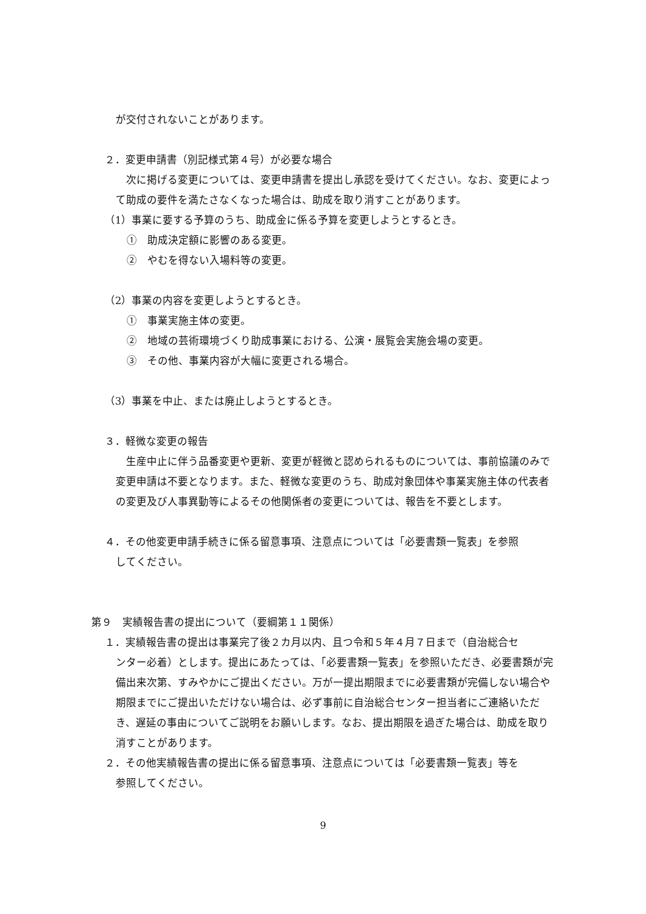が交付されないことがあります。
２．変更申請書（別記様式第４号）が必要な場合
次に掲げる変更については、変更申請書を提出し承認を受けてください。なお、変更によって助成の要件を満たさなくなった場合は、助成を取り消すことがあります。
（1）事業に要する予算のうち、助成金に係る予算を変更しようとするとき。
①　助成決定額に影響のある変更。
②　やむを得ない入場料等の変更。
（2）事業の内容を変更しようとするとき。
①　事業実施主体の変更。
②　地域の芸術環境づくり助成事業における、公演・展覧会実施会場の変更。
③　その他、事業内容が大幅に変更される場合。
（3）事業を中止、または廃止しようとするとき。
３．軽微な変更の報告
生産中止に伴う品番変更や更新、変更が軽微と認められるものについては、事前協議のみで変更申請は不要となります。また、軽微な変更のうち、助成対象団体や事業実施主体の代表者の変更及び人事異動等によるその他関係者の変更については、報告を不要とします。
４．その他変更申請手続きに係る留意事項、注意点については「必要書類一覧表」を参照
してください。
第９　実績報告書の提出について（要綱第１１関係）
１．実績報告書の提出は事業完了後２カ月以内、且つ令和５年４月７日まで（自治総合セ
ンター必着）とします。提出にあたっては、「必要書類一覧表」を参照いただき、必要書類が完備出来次第、すみやかにご提出ください。万が一提出期限までに必要書類が完備しない場合や期限までにご提出いただけない場合は、必ず事前に自治総合センター担当者にご連絡いただき、遅延の事由についてご説明をお願いします。なお、提出期限を過ぎた場合は、助成を取り消すことがあります。
２．その他実績報告書の提出に係る留意事項、注意点については「必要書類一覧表」等を
参照してください。
9